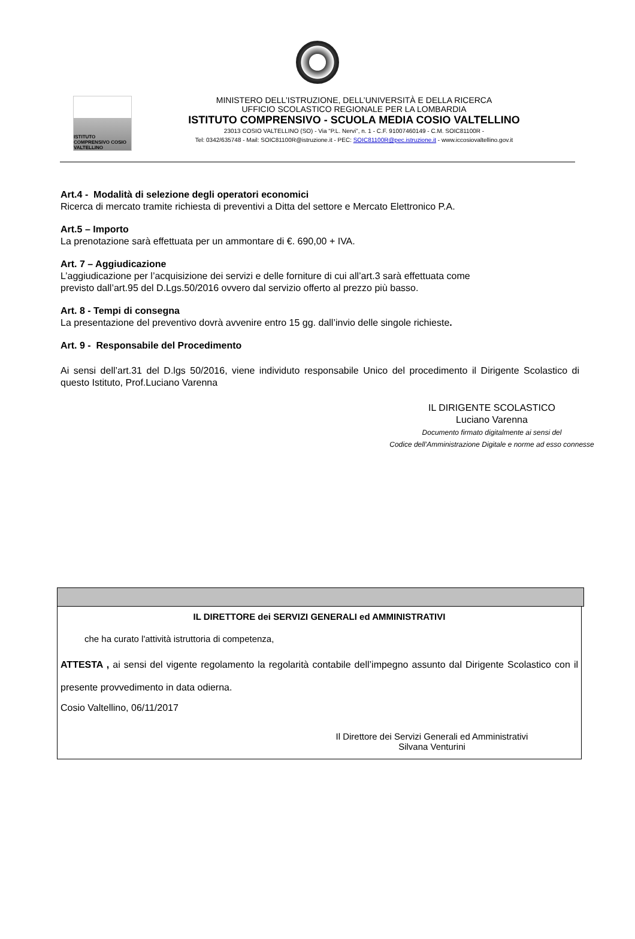ISTITUTO COMPRENSIVO COSIO VALTELLINO
MINISTERO DELL’ISTRUZIONE, DELL’UNIVERSITÀ E DELLA RICERCA
UFFICIO SCOLASTICO REGIONALE PER LA LOMBARDIA
ISTITUTO COMPRENSIVO - SCUOLA MEDIA COSIO VALTELLINO
23013 COSIO VALTELLINO (SO) - Via “P.L. Nervi”, n. 1 - C.F. 91007460149 - C.M. SOIC81100R -
Tel: 0342/635748 - Mail: SOIC81100R@istruzione.it - PEC: SOIC81100R@pec.istruzione.it - www.iccosiovaltellino.gov.it
Art.4 - Modalità di selezione degli operatori economici
Ricerca di mercato tramite richiesta di preventivi a Ditta del settore e Mercato Elettronico P.A.
Art.5 – Importo
La prenotazione sarà effettuata per un ammontare di €. 690,00 + IVA.
Art. 7 – Aggiudicazione
L’aggiudicazione per l’acquisizione dei servizi e delle forniture di cui all’art.3 sarà effettuata come
previsto dall’art.95 del D.Lgs.50/2016 ovvero dal servizio offerto al prezzo più basso.
Art. 8 - Tempi di consegna
La presentazione del preventivo dovrà avvenire entro 15 gg. dall’invio delle singole richieste.
Art. 9 - Responsabile del Procedimento
Ai sensi dell’art.31 del D.lgs 50/2016, viene individuto responsabile Unico del procedimento il Dirigente Scolastico di questo Istituto, Prof.Luciano Varenna
IL DIRIGENTE SCOLASTICO
Luciano Varenna
Documento firmato digitalmente ai sensi del
Codice dell’Amministrazione Digitale e norme ad esso connesse
IL DIRETTORE dei SERVIZI GENERALI ed AMMINISTRATIVI
che ha curato l'attività istruttoria di competenza,
ATTESTA , ai sensi del vigente regolamento la regolarità contabile dell’impegno assunto dal Dirigente Scolastico con il presente provvedimento in data odierna.
Cosio Valtellino, 06/11/2017
Il Direttore dei Servizi Generali ed Amministrativi
Silvana Venturini